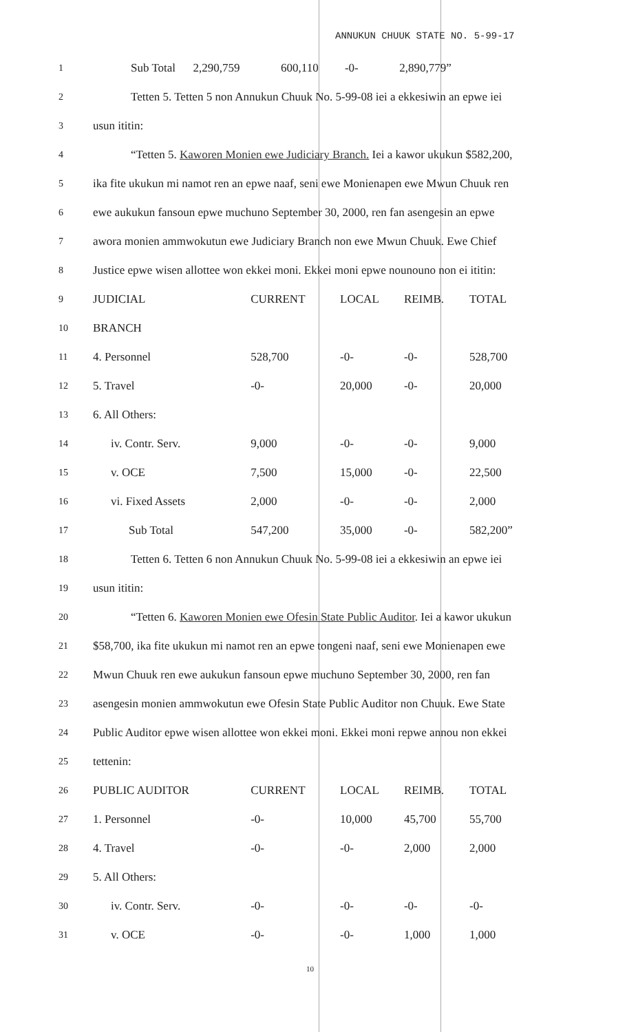ANNUKUN CHUUK STATE NO. 5-99-17
| 1 | Sub Total 2,290,759 600,110 -0- 2,890,779” | | | | |
| 2 | Tetten 5. Tetten 5 non Annukun Chuuk No. 5-99-08 iei a ekkesiwin an epwe iei | | | | |
| 3 | usun ititin: | | | | |
| 4 | “Tetten 5. Kaworen Monien ewe Judiciary Branch. Iei a kawor ukukun $582,200, | | | | |
| 5 | ika fite ukukun mi namot ren an epwe naaf, seni ewe Monienapen ewe Mwun Chuuk ren | | | | |
| 6 | ewe aukukun fansoun epwe muchuno September 30, 2000, ren fan asengesin an epwe | | | | |
| 7 | awora monien ammwokutun ewe Judiciary Branch non ewe Mwun Chuuk. Ewe Chief | | | | |
| 8 | Justice epwe wisen allottee won ekkei moni. Ekkei moni epwe nounouno non ei ititin: | | | | |
| 9 | JUDICIAL | CURRENT | LOCAL | REIMB. | TOTAL |
| 10 | BRANCH | | | | |
| 11 | 4. Personnel | 528,700 | -0- | -0- | 528,700 |
| 12 | 5. Travel | -0- | 20,000 | -0- | 20,000 |
| 13 | 6. All Others: | | | | |
| 14 | iv. Contr. Serv. | 9,000 | -0- | -0- | 9,000 |
| 15 | v. OCE | 7,500 | 15,000 | -0- | 22,500 |
| 16 | vi. Fixed Assets | 2,000 | -0- | -0- | 2,000 |
| 17 | Sub Total | 547,200 | 35,000 | -0- | 582,200” |
| 18 | Tetten 6. Tetten 6 non Annukun Chuuk No. 5-99-08 iei a ekkesiwin an epwe iei | | | | |
| 19 | usun ititin: | | | | |
| 20 | “Tetten 6. Kaworen Monien ewe Ofesin State Public Auditor . Iei a kawor ukukun | | | | |
| 21 | $58,700, ika fite ukukun mi namot ren an epwe tongeni naaf, seni ewe Monienapen ewe | | | | |
| 22 | Mwun Chuuk ren ewe aukukun fansoun epwe muchuno September 30, 2000, ren fan | | | | |
| 23 | asengesin monien ammwokutun ewe Ofesin State Public Auditor non Chuuk. Ewe State | | | | |
| 24 | Public Auditor epwe wisen allottee won ekkei moni. Ekkei moni repwe annou non ekkei | | | | |
| 25 | tettenin: | | | | |
| 26 | PUBLIC AUDITOR | CURRENT | LOCAL | REIMB. | TOTAL |
| 27 | 1. Personnel | -0- | 10,000 | 45,700 | 55,700 |
| 28 | 4. Travel | -0- | -0- | 2,000 | 2,000 |
| 29 | 5. All Others: | | | | |
| 30 | iv. Contr. Serv. | -0- | -0- | -0- | -0- |
| 31 | v. OCE | -0- | -0- | 1,000 | 1,000 |
10